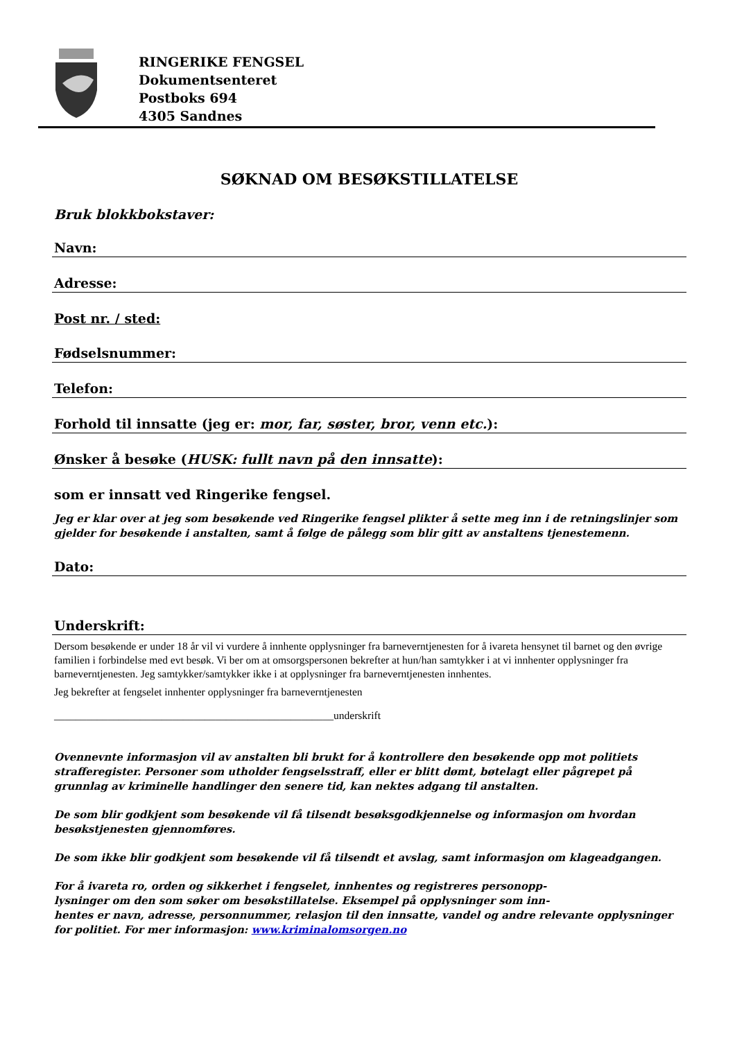RINGERIKE FENGSEL
Dokumentsenteret
Postboks 694
4305 Sandnes
SØKNAD OM BESØKSTILLATELSE
Bruk blokkbokstaver:
Navn:
Adresse:
Post nr. / sted:
Fødselsnummer:
Telefon:
Forhold til innsatte (jeg er: mor, far, søster, bror, venn etc.):
Ønsker å besøke (HUSK: fullt navn på den innsatte):
som er innsatt ved Ringerike fengsel.
Jeg er klar over at jeg som besøkende ved Ringerike fengsel plikter å sette meg inn i de retningslinjer som gjelder for besøkende i anstalten, samt å følge de pålegg som blir gitt av anstaltens tjenestemenn.
Dato:
Underskrift:
Dersom besøkende er under 18 år vil vi vurdere å innhente opplysninger fra barneverntjenesten for å ivareta hensynet til barnet og den øvrige familien i forbindelse med evt besøk. Vi ber om at omsorgspersonen bekrefter at hun/han samtykker i at vi innhenter opplysninger fra barneverntjenesten. Jeg samtykker/samtykker ikke i at opplysninger fra barneverntjenesten innhentes.
Jeg bekrefter at fengselet innhenter opplysninger fra barneverntjenesten
____________________________________________________underskrift
Ovennevnte informasjon vil av anstalten bli brukt for å kontrollere den besøkende opp mot politiets strafferegister. Personer som utholder fengselsstraff, eller er blitt dømt, bøtelagt eller pågrepet på grunnlag av kriminelle handlinger den senere tid, kan nektes adgang til anstalten.
De som blir godkjent som besøkende vil få tilsendt besøksgodkjennelse og informasjon om hvordan besøkstjenesten gjennomføres.
De som ikke blir godkjent som besøkende vil få tilsendt et avslag, samt informasjon om klageadgangen.
For å ivareta ro, orden og sikkerhet i fengselet, innhentes og registreres personopp-
lysninger om den som søker om besøkstillatelse. Eksempel på opplysninger som inn-
hentes er navn, adresse, personnummer, relasjon til den innsatte, vandel og andre relevante opplysninger for politiet. For mer informasjon: www.kriminalomsorgen.no